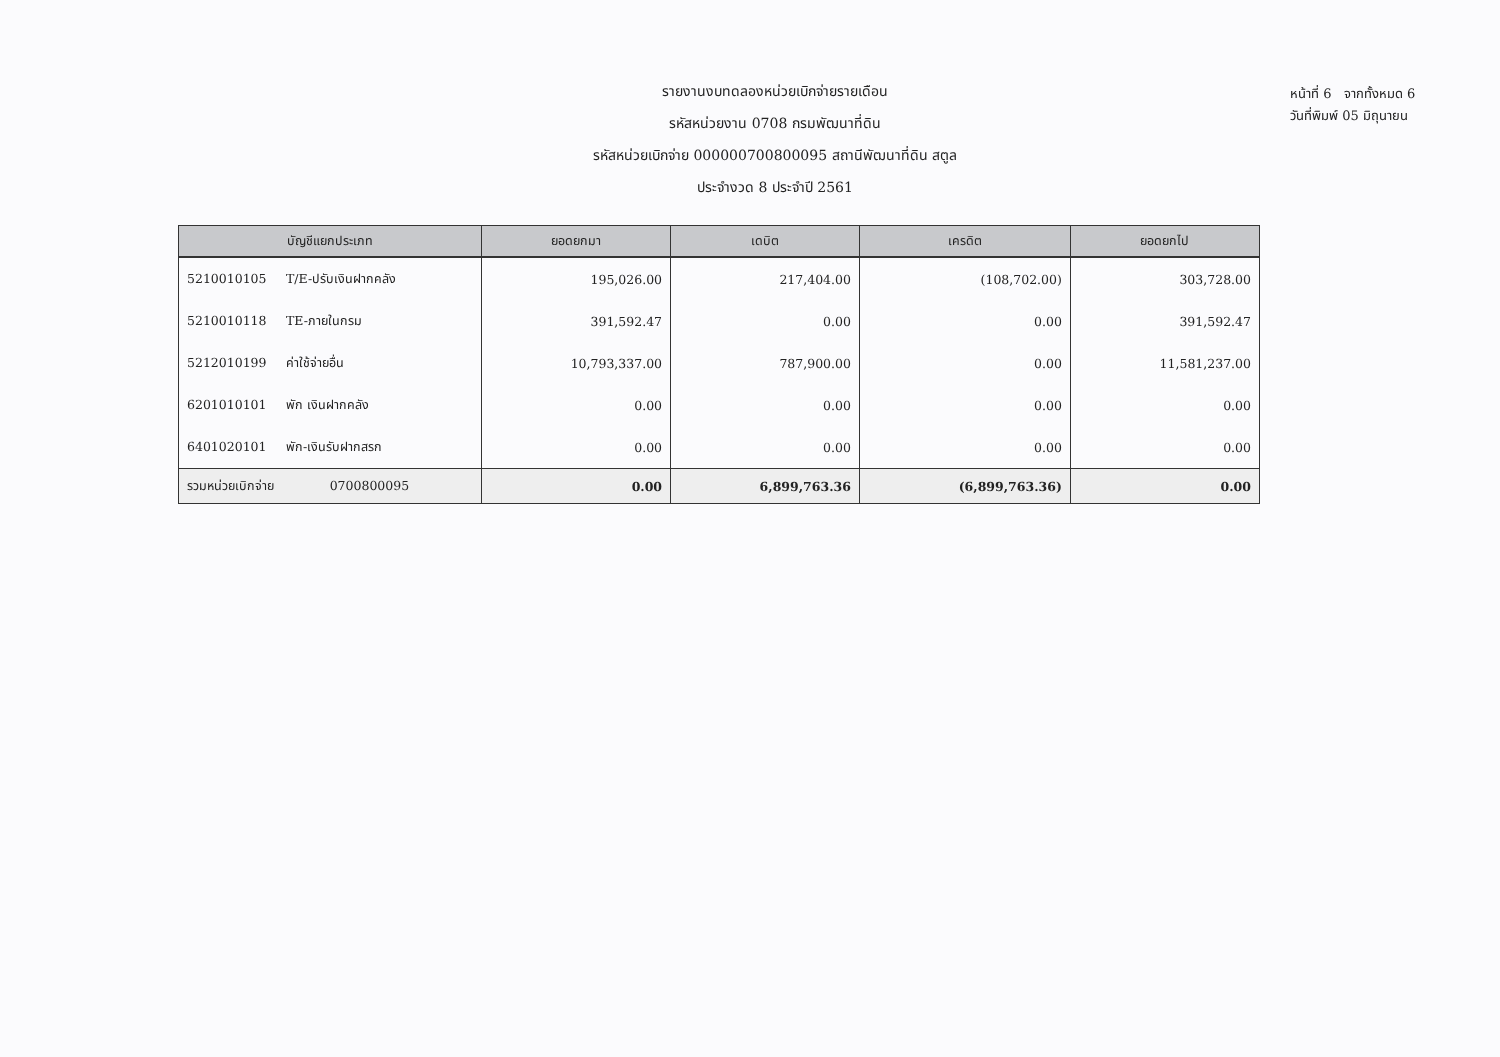รายงานงบทดลองหน่วยเบิกจ่ายรายเดือน
รหัสหน่วยงาน 0708 กรมพัฒนาที่ดิน
รหัสหน่วยเบิกจ่าย 000000700800095 สถานีพัฒนาที่ดิน สตูล
ประจำงวด 8 ประจำปี 2561
หน้าที่ 6 จากทั้งหมด 6
วันที่พิมพ์ 05 มิถุนายน
| บัญชีแยกประเภท | ยอดยกมา | เดบิต | เครดิต | ยอดยกไป |
| --- | --- | --- | --- | --- |
| 5210010105 T/E-ปรับเงินฝากคลัง | 195,026.00 | 217,404.00 | (108,702.00) | 303,728.00 |
| 5210010118 TE-ภายในกรม | 391,592.47 | 0.00 | 0.00 | 391,592.47 |
| 5212010199 ค่าใช้จ่ายอื่น | 10,793,337.00 | 787,900.00 | 0.00 | 11,581,237.00 |
| 6201010101 พัก เงินฝากคลัง | 0.00 | 0.00 | 0.00 | 0.00 |
| 6401020101 พัก-เงินรับฝากสรก | 0.00 | 0.00 | 0.00 | 0.00 |
| รวมหน่วยเบิกจ่าย 0700800095 | 0.00 | 6,899,763.36 | (6,899,763.36) | 0.00 |